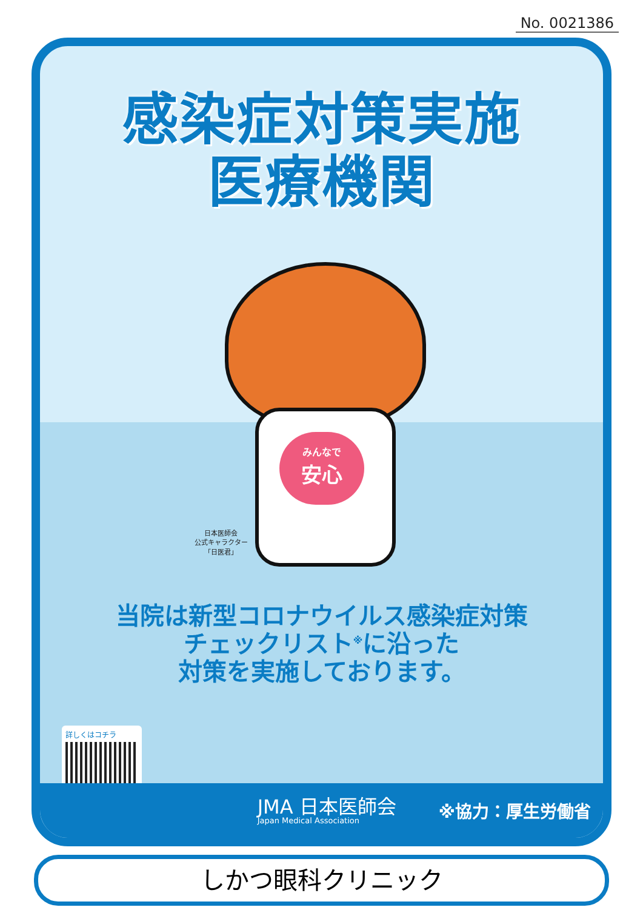No. 0021386
感染症対策実施
医療機関
みんなで
安心
日本医師会
公式キャラクター
「日医君」
当院は新型コロナウイルス感染症対策
チェックリスト<sup>※</sup>に沿った
対策を実施しております。
詳しくはコチラ
JMA 日本医師会
Japan Medical Association
※協力：厚生労働省
しかつ眼科クリニック